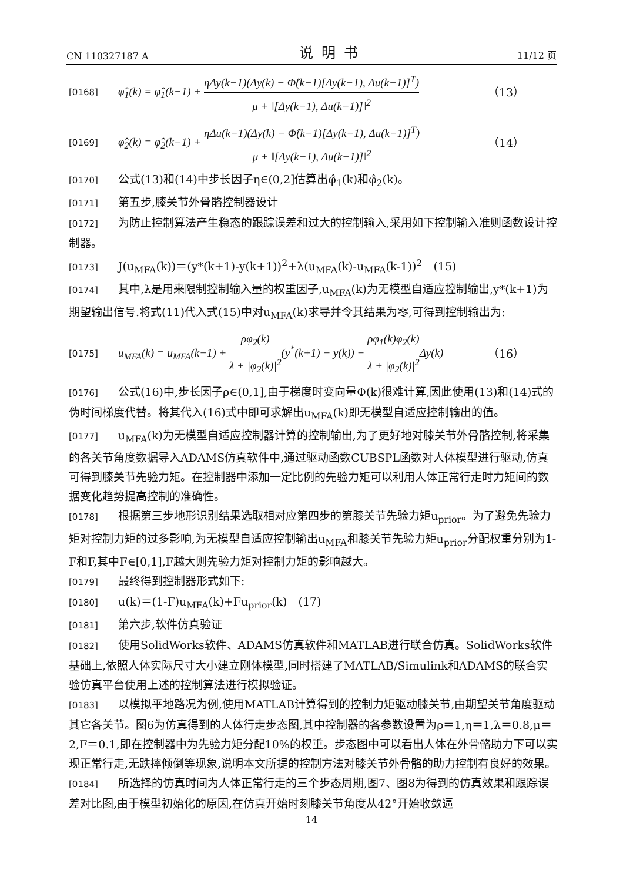CN 110327187 A 说明书 11/12 页
[0168] φ̂<sub>1</sub>(k) = φ̂<sub>1</sub>(k−1) + ηΔy(k−1)(Δy(k) − Φ̂(k−1)[Δy(k−1), Δu(k−1)]<sup>T</sup>) μ + ‖[Δy(k−1), Δu(k−1)]‖<sup>2</sup> （13）
[0169] φ̂<sub>2</sub>(k) = φ̂<sub>2</sub>(k−1) + ηΔu(k−1)(Δy(k) − Φ̂(k−1)[Δy(k−1), Δu(k−1)]<sup>T</sup>) μ + ‖[Δy(k−1), Δu(k−1)]‖<sup>2</sup> （14）
[0170] 公式(13)和(14)中步长因子η∈(0,2]估算出φ̂<sub>1</sub>(k)和φ̂<sub>2</sub>(k)。
[0171] 第五步,膝关节外骨骼控制器设计
[0172] 为防止控制算法产生稳态的跟踪误差和过大的控制输入,采用如下控制输入准则函数设计控制器。
[0173] J(u<sub>MFA</sub>(k))＝(y*(k+1)-y(k+1))<sup>2</sup>+λ(u<sub>MFA</sub>(k)-u<sub>MFA</sub>(k-1))<sup>2</sup>　(15)
[0174] 其中,λ是用来限制控制输入量的权重因子,u<sub>MFA</sub>(k)为无模型自适应控制输出,y*(k+1)为期望输出信号.将式(11)代入式(15)中对u<sub>MFA</sub>(k)求导并令其结果为零,可得到控制输出为:
[0175] u<sub>MFA</sub>(k) = u<sub>MFA</sub>(k−1) + ρφ<sub>2</sub>(k) λ + |φ<sub>2</sub>(k)|<sup>2</sup>(y<sup>*</sup>(k+1) − y(k)) − ρφ<sub>1</sub>(k)φ<sub>2</sub>(k) λ + |φ<sub>2</sub>(k)|<sup>2</sup> Δy(k) （16）
[0176] 公式(16)中,步长因子ρ∈(0,1],由于梯度时变向量Φ(k)很难计算,因此使用(13)和(14)式的伪时间梯度代替。将其代入(16)式中即可求解出u<sub>MFA</sub>(k)即无模型自适应控制输出的值。
[0177] u<sub>MFA</sub>(k)为无模型自适应控制器计算的控制输出,为了更好地对膝关节外骨骼控制,将采集的各关节角度数据导入ADAMS仿真软件中,通过驱动函数CUBSPL函数对人体模型进行驱动,仿真可得到膝关节先验力矩。在控制器中添加一定比例的先验力矩可以利用人体正常行走时力矩间的数据变化趋势提高控制的准确性。
[0178] 根据第三步地形识别结果选取相对应第四步的第膝关节先验力矩u<sub>prior</sub>。为了避免先验力矩对控制力矩的过多影响,为无模型自适应控制输出u<sub>MFA</sub>和膝关节先验力矩u<sub>prior</sub>分配权重分别为1-F和F,其中F∈[0,1],F越大则先验力矩对控制力矩的影响越大。
[0179] 最终得到控制器形式如下:
[0180] u(k)＝(1-F)u<sub>MFA</sub>(k)+Fu<sub>prior</sub>(k)　(17)
[0181] 第六步,软件仿真验证
[0182] 使用SolidWorks软件、ADAMS仿真软件和MATLAB进行联合仿真。SolidWorks软件基础上,依照人体实际尺寸大小建立刚体模型,同时搭建了MATLAB/Simulink和ADAMS的联合实验仿真平台使用上述的控制算法进行模拟验证。
[0183] 以模拟平地路况为例,使用MATLAB计算得到的控制力矩驱动膝关节,由期望关节角度驱动其它各关节。图6为仿真得到的人体行走步态图,其中控制器的各参数设置为ρ＝1,η＝1,λ＝0.8,μ＝2,F＝0.1,即在控制器中为先验力矩分配10%的权重。步态图中可以看出人体在外骨骼助力下可以实现正常行走,无跌摔倾倒等现象,说明本文所提的控制方法对膝关节外骨骼的助力控制有良好的效果。
[0184] 所选择的仿真时间为人体正常行走的三个步态周期,图7、图8为得到的仿真效果和跟踪误差对比图,由于模型初始化的原因,在仿真开始时刻膝关节角度从42°开始收敛逼
14